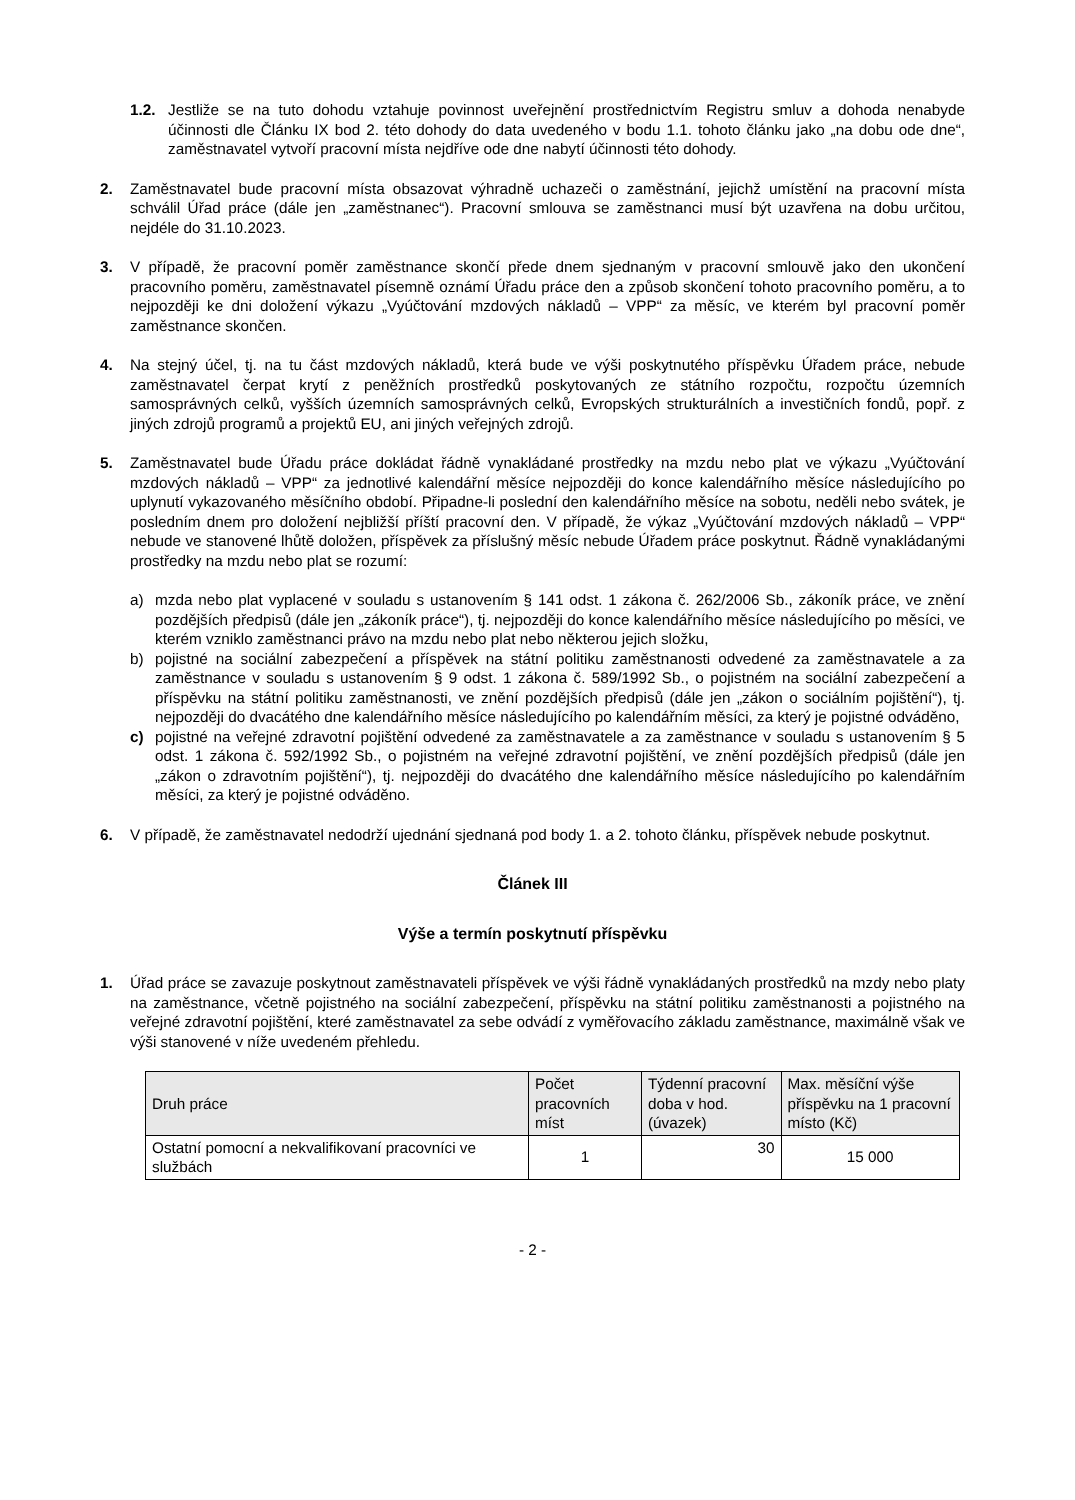1.2. Jestliže se na tuto dohodu vztahuje povinnost uveřejnění prostřednictvím Registru smluv a dohoda nenabyde účinnosti dle Článku IX bod 2. této dohody do data uvedeného v bodu 1.1. tohoto článku jako „na dobu ode dne“, zaměstnavatel vytvoří pracovní místa nejdříve ode dne nabytí účinnosti této dohody.
2. Zaměstnavatel bude pracovní místa obsazovat výhradně uchazeči o zaměstnání, jejichž umístění na pracovní místa schválil Úřad práce (dále jen „zaměstnanec“). Pracovní smlouva se zaměstnanci musí být uzavřena na dobu určitou, nejdéle do 31.10.2023.
3. V případě, že pracovní poměr zaměstnance skončí přede dnem sjednaným v pracovní smlouvě jako den ukončení pracovního poměru, zaměstnavatel písemně oznámí Úřadu práce den a způsob skončení tohoto pracovního poměru, a to nejpozději ke dni doložení výkazu „Vyúčtování mzdových nákladů – VPP“ za měsíc, ve kterém byl pracovní poměr zaměstnance skončen.
4. Na stejný účel, tj. na tu část mzdových nákladů, která bude ve výši poskytnutého příspěvku Úřadem práce, nebude zaměstnavatel čerpat krytí z peněžních prostředků poskytovaných ze státního rozpočtu, rozpočtu územních samosprávných celků, vyšších územních samosprávných celků, Evropských strukturálních a investičních fondů, popř. z jiných zdrojů programů a projektů EU, ani jiných veřejných zdrojů.
5. Zaměstnavatel bude Úřadu práce dokládat řádně vynakládané prostředky na mzdu nebo plat ve výkazu „Vyúčtování mzdových nákladů – VPP“ za jednotlivé kalendářní měsíce nejpozději do konce kalendářního měsíce následujícího po uplynutí vykazovaného měsíčního období. Připadne-li poslední den kalendářního měsíce na sobotu, neděli nebo svátek, je posledním dnem pro doložení nejbližší příští pracovní den. V případě, že výkaz „Vyúčtování mzdových nákladů – VPP“ nebude ve stanovené lhůtě doložen, příspěvek za příslušný měsíc nebude Úřadem práce poskytnut. Řádně vynakládanými prostředky na mzdu nebo plat se rozumí:
a) mzda nebo plat vyplacené v souladu s ustanovením § 141 odst. 1 zákona č. 262/2006 Sb., zákoník práce, ve znění pozdějších předpisů (dále jen „zákoník práce“), tj. nejpozději do konce kalendářního měsíce následujícího po měsíci, ve kterém vzniklo zaměstnanci právo na mzdu nebo plat nebo některou jejich složku,
b) pojistné na sociální zabezpečení a příspěvek na státní politiku zaměstnanosti odvedené za zaměstnavatele a za zaměstnance v souladu s ustanovením § 9 odst. 1 zákona č. 589/1992 Sb., o pojistném na sociální zabezpečení a příspěvku na státní politiku zaměstnanosti, ve znění pozdějších předpisů (dále jen „zákon o sociálním pojištění“), tj. nejpozději do dvacátého dne kalendářního měsíce následujícího po kalendářním měsíci, za který je pojistné odváděno,
c) pojistné na veřejné zdravotní pojištění odvedené za zaměstnavatele a za zaměstnance v souladu s ustanovením § 5 odst. 1 zákona č. 592/1992 Sb., o pojistném na veřejné zdravotní pojištění, ve znění pozdějších předpisů (dále jen „zákon o zdravotním pojištění“), tj. nejpozději do dvacátého dne kalendářního měsíce následujícího po kalendářním měsíci, za který je pojistné odváděno.
6. V případě, že zaměstnavatel nedodrží ujednání sjednaná pod body 1. a 2. tohoto článku, příspěvek nebude poskytnut.
Článek III
Výše a termín poskytnutí příspěvku
1. Úřad práce se zavazuje poskytnout zaměstnavateli příspěvek ve výši řádně vynakládaných prostředků na mzdy nebo platy na zaměstnance, včetně pojistného na sociální zabezpečení, příspěvku na státní politiku zaměstnanosti a pojistného na veřejné zdravotní pojištění, které zaměstnavatel za sebe odvádí z vyměřovacího základu zaměstnance, maximálně však ve výši stanovené v níže uvedeném přehledu.
| Druh práce | Počet pracovních míst | Týdenní pracovní doba v hod. (úvazek) | Max. měsíční výše příspěvku na 1 pracovní místo (Kč) |
| --- | --- | --- | --- |
| Ostatní pomocní a nekvalifikovaní pracovníci ve službách | 1 | 30 | 15 000 |
- 2 -